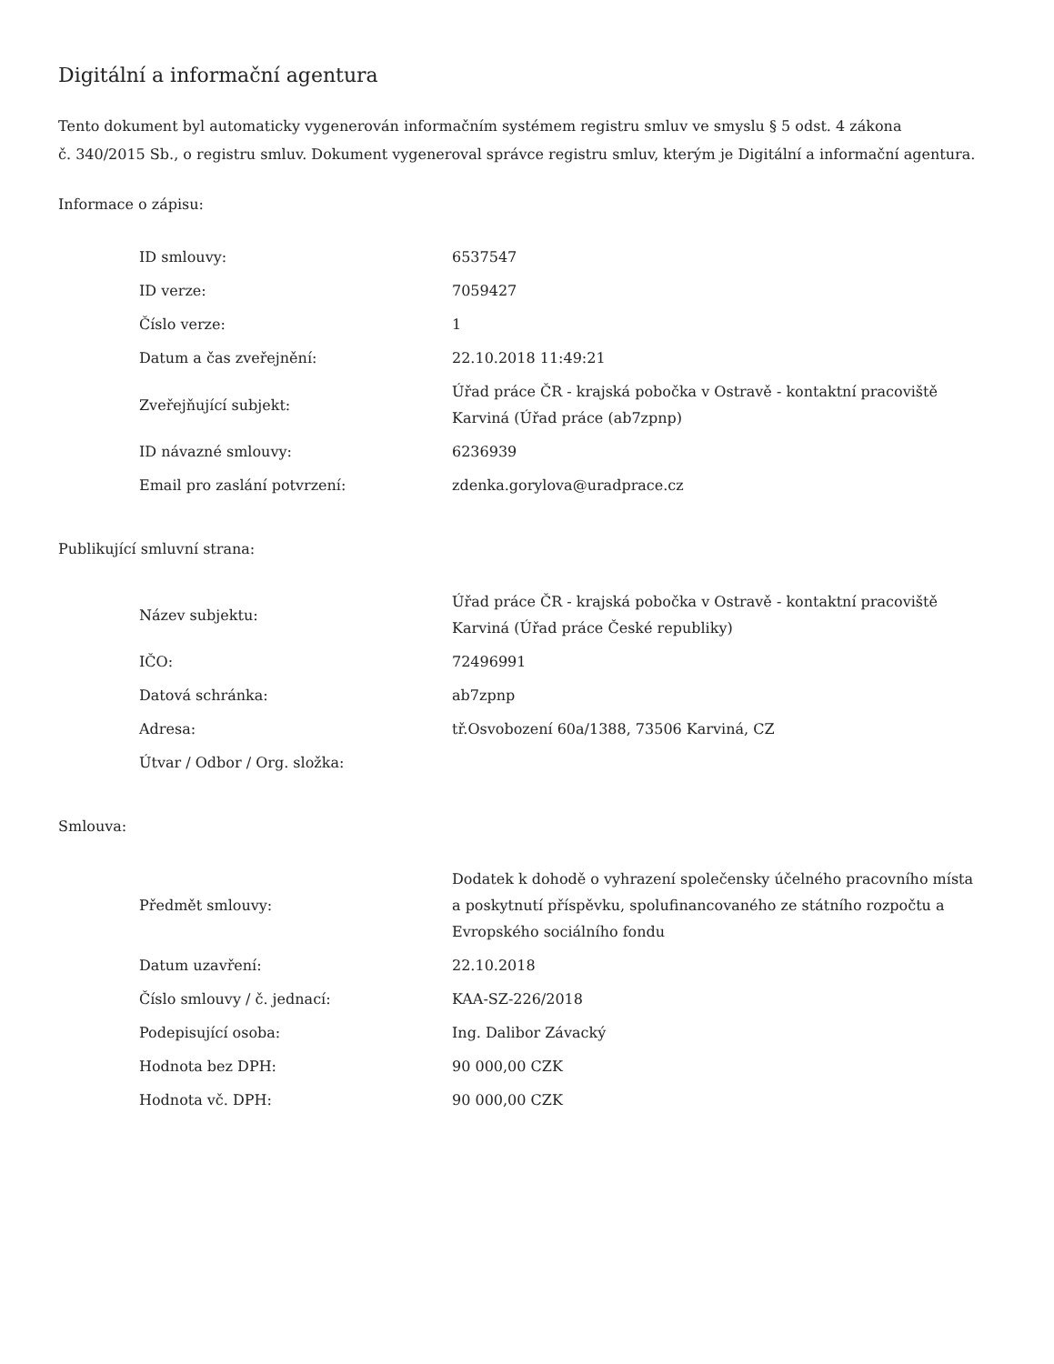Digitální a informační agentura
Tento dokument byl automaticky vygenerován informačním systémem registru smluv ve smyslu § 5 odst. 4 zákona
č. 340/2015 Sb., o registru smluv. Dokument vygeneroval správce registru smluv, kterým je Digitální a informační agentura.
Informace o zápisu:
| ID smlouvy: | 6537547 |
| ID verze: | 7059427 |
| Číslo verze: | 1 |
| Datum a čas zveřejnění: | 22.10.2018 11:49:21 |
| Zveřejňující subjekt: | Úřad práce ČR - krajská pobočka v Ostravě - kontaktní pracoviště Karviná (Úřad práce (ab7zpnp) |
| ID návazné smlouvy: | 6236939 |
| Email pro zaslání potvrzení: | zdenka.gorylova@uradprace.cz |
Publikující smluvní strana:
| Název subjektu: | Úřad práce ČR - krajská pobočka v Ostravě - kontaktní pracoviště Karviná (Úřad práce České republiky) |
| IČO: | 72496991 |
| Datová schránka: | ab7zpnp |
| Adresa: | tř.Osvobození 60a/1388, 73506 Karviná, CZ |
| Útvar / Odbor / Org. složka: | |
Smlouva:
| Předmět smlouvy: | Dodatek k dohodě o vyhrazení společensky účelného pracovního místa a poskytnutí příspěvku, spolufinancovaného ze státního rozpočtu a Evropského sociálního fondu |
| Datum uzavření: | 22.10.2018 |
| Číslo smlouvy / č. jednací: | KAA-SZ-226/2018 |
| Podepisující osoba: | Ing. Dalibor Závacký |
| Hodnota bez DPH: | 90 000,00 CZK |
| Hodnota vč. DPH: | 90 000,00 CZK |